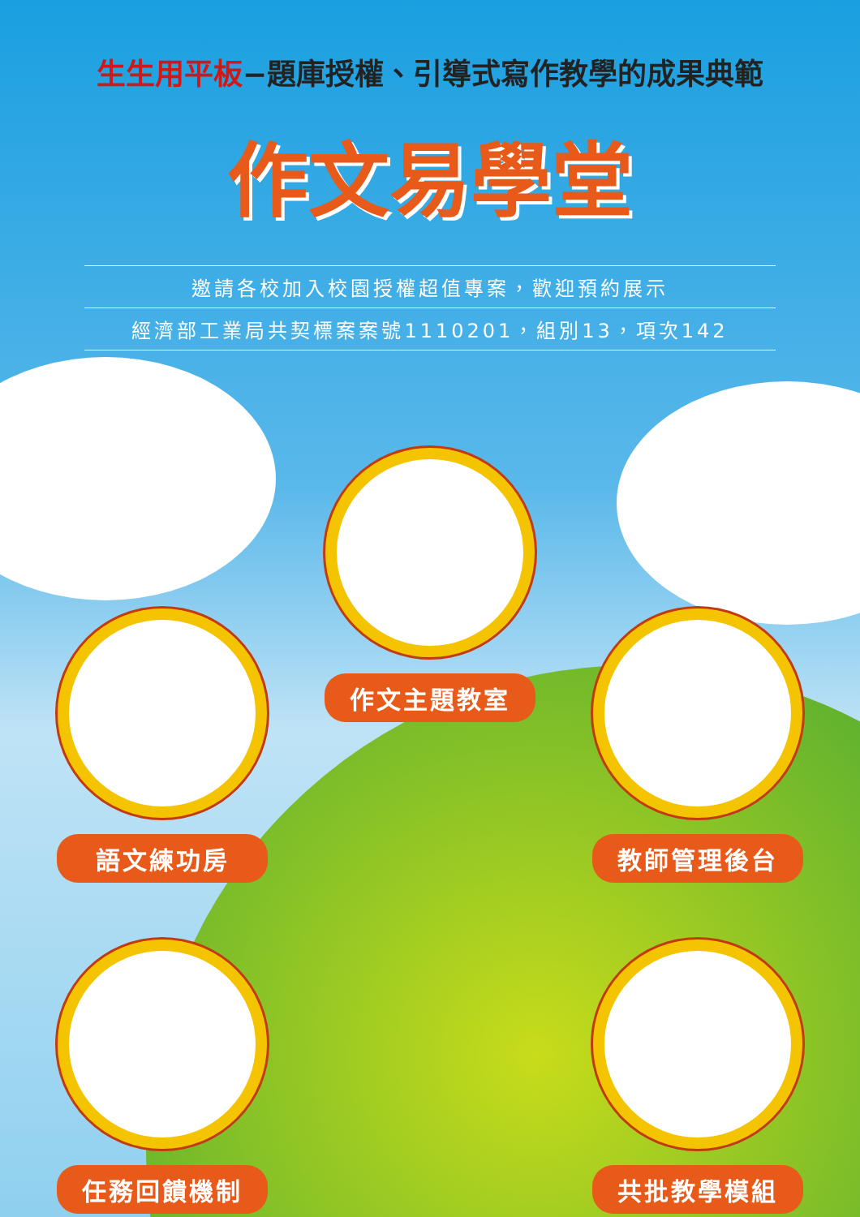生生用平板−題庫授權、引導式寫作教學的成果典範
作文易學堂
邀請各校加入校園授權超值專案，歡迎預約展示
經濟部工業局共契標案案號1110201，組別13，項次142
作文主題教室
語文練功房
教師管理後台
任務回饋機制
共批教學模組